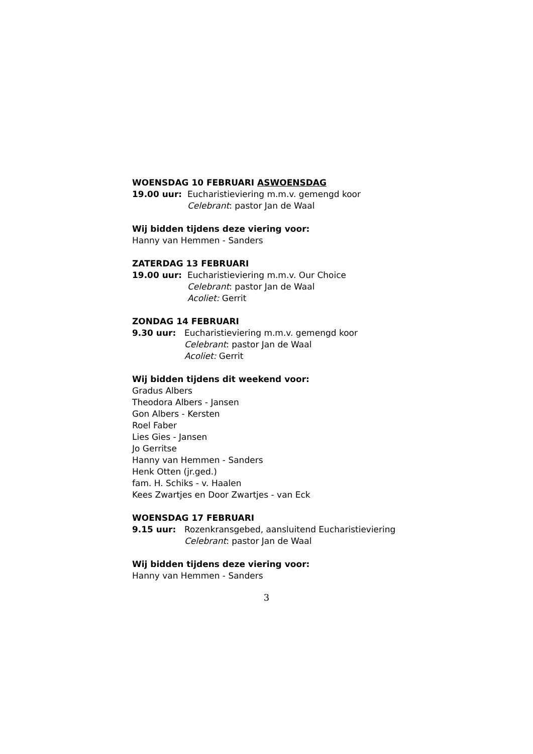WOENSDAG 10 FEBRUARI ASWOENSDAG
19.00 uur: Eucharistieviering m.m.v. gemengd koor
Celebrant: pastor Jan de Waal
Wij bidden tijdens deze viering voor:
Hanny van Hemmen - Sanders
ZATERDAG 13 FEBRUARI
19.00 uur: Eucharistieviering m.m.v. Our Choice
Celebrant: pastor Jan de Waal
Acoliet: Gerrit
ZONDAG 14 FEBRUARI
9.30 uur: Eucharistieviering m.m.v. gemengd koor
Celebrant: pastor Jan de Waal
Acoliet: Gerrit
Wij bidden tijdens dit weekend voor:
Gradus Albers
Theodora Albers - Jansen
Gon Albers - Kersten
Roel Faber
Lies Gies - Jansen
Jo Gerritse
Hanny van Hemmen - Sanders
Henk Otten (jr.ged.)
fam. H. Schiks - v. Haalen
Kees Zwartjes en Door Zwartjes - van Eck
WOENSDAG 17 FEBRUARI
9.15 uur: Rozenkransgebed, aansluitend Eucharistieviering
Celebrant: pastor Jan de Waal
Wij bidden tijdens deze viering voor:
Hanny van Hemmen - Sanders
3